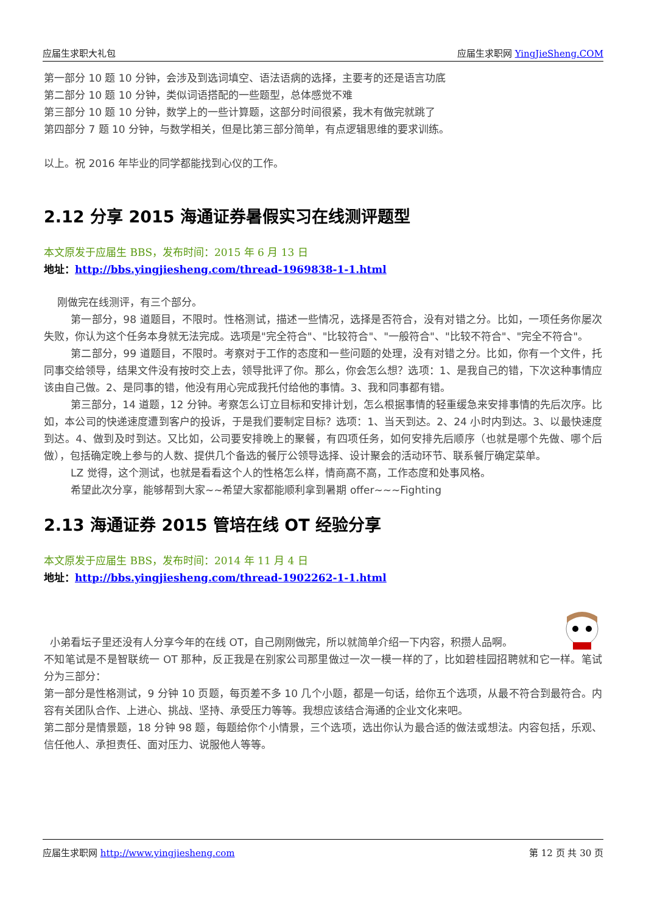应届生求职大礼包 应届生求职网 YingJieSheng.COM
第一部分 10 题 10 分钟，会涉及到选词填空、语法语病的选择，主要考的还是语言功底
第二部分 10 题 10 分钟，类似词语搭配的一些题型，总体感觉不难
第三部分 10 题 10 分钟，数学上的一些计算题，这部分时间很紧，我木有做完就跳了
第四部分 7 题 10 分钟，与数学相关，但是比第三部分简单，有点逻辑思维的要求训练。
以上。祝 2016 年毕业的同学都能找到心仪的工作。
2.12 分享 2015 海通证券暑假实习在线测评题型
本文原发于应届生 BBS，发布时间：2015 年 6 月 13 日
地址：http://bbs.yingjiesheng.com/thread-1969838-1-1.html
刚做完在线测评，有三个部分。
第一部分，98 道题目，不限时。性格测试，描述一些情况，选择是否符合，没有对错之分。比如，一项任务你屡次失败，你认为这个任务本身就无法完成。选项是"完全符合"、"比较符合"、"一般符合"、"比较不符合"、"完全不符合"。
第二部分，99 道题目，不限时。考察对于工作的态度和一些问题的处理，没有对错之分。比如，你有一个文件，托同事交给领导，结果文件没有按时交上去，领导批评了你。那么，你会怎么想？选项：1、是我自己的错，下次这种事情应该由自己做。2、是同事的错，他没有用心完成我托付给他的事情。3、我和同事都有错。
第三部分，14 道题，12 分钟。考察怎么订立目标和安排计划，怎么根据事情的轻重缓急来安排事情的先后次序。比如，本公司的快递速度遭到客户的投诉，于是我们要制定目标？选项：1、当天到达。2、24 小时内到达。3、以最快速度到达。4、做到及时到达。又比如，公司要安排晚上的聚餐，有四项任务，如何安排先后顺序（也就是哪个先做、哪个后做），包括确定晚上参与的人数、提供几个备选的餐厅公领导选择、设计聚会的活动环节、联系餐厅确定菜单。
LZ 觉得，这个测试，也就是看看这个人的性格怎么样，情商高不高，工作态度和处事风格。
希望此次分享，能够帮到大家~~希望大家都能顺利拿到暑期 offer~~~Fighting
2.13 海通证券 2015 管培在线 OT 经验分享
本文原发于应届生 BBS，发布时间：2014 年 11 月 4 日
地址：http://bbs.yingjiesheng.com/thread-1902262-1-1.html
小弟看坛子里还没有人分享今年的在线 OT，自己刚刚做完，所以就简单介绍一下内容，积攒人品啊。
不知笔试是不是智联统一 OT 那种，反正我是在别家公司那里做过一次一模一样的了，比如碧桂园招聘就和它一样。笔试分为三部分：
第一部分是性格测试，9 分钟 10 页题，每页差不多 10 几个小题，都是一句话，给你五个选项，从最不符合到最符合。内容有关团队合作、上进心、挑战、坚持、承受压力等等。我想应该结合海通的企业文化来吧。
第二部分是情景题，18 分钟 98 题，每题给你个小情景，三个选项，选出你认为最合适的做法或想法。内容包括，乐观、信任他人、承担责任、面对压力、说服他人等等。
应届生求职网 http://www.yingjiesheng.com 第 12 页 共 30 页